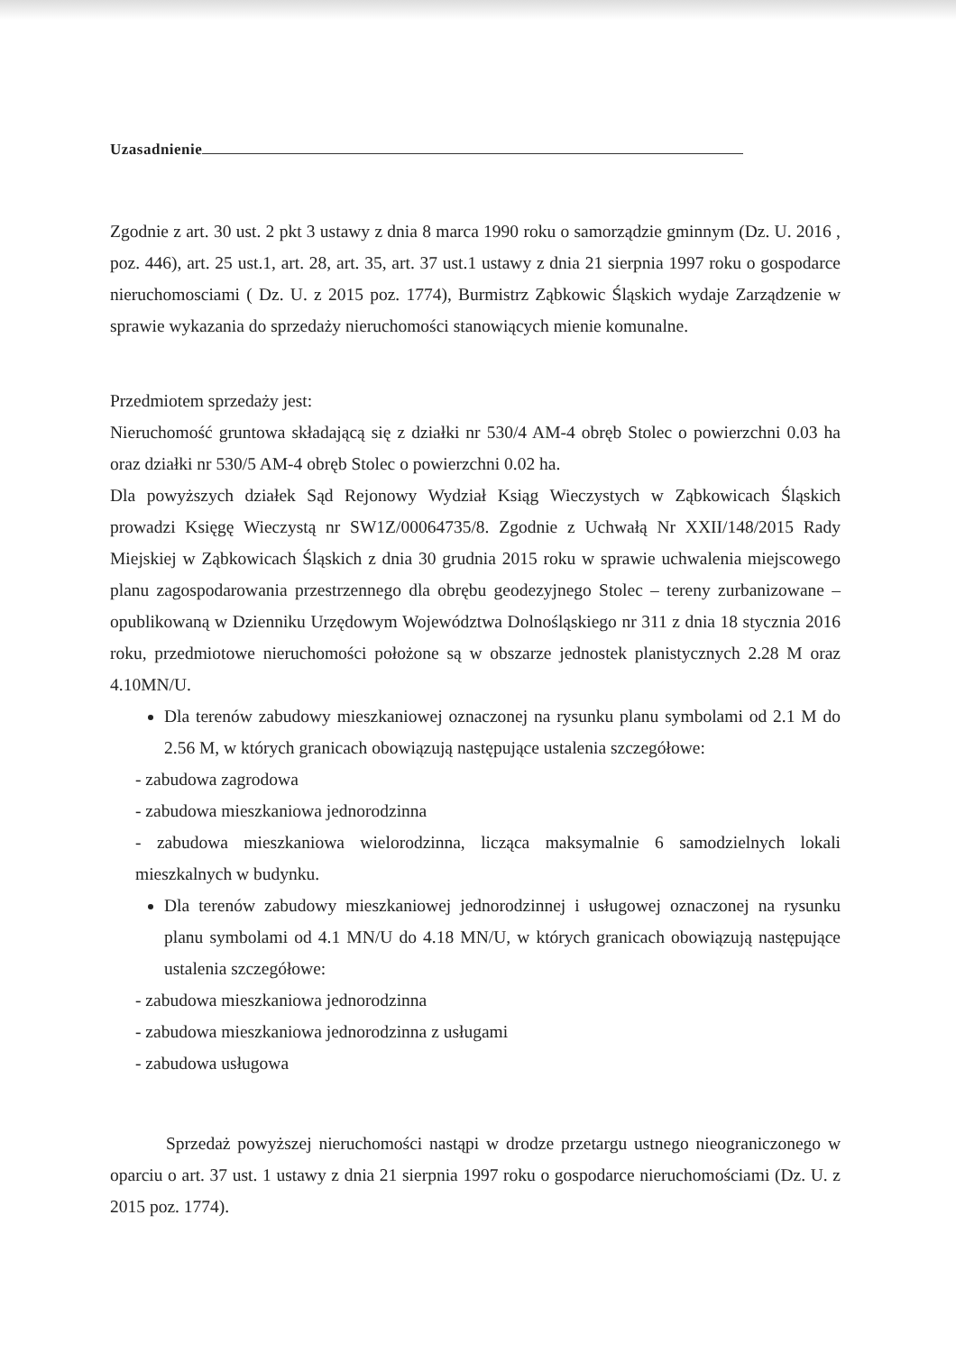Uzasadnienie
Zgodnie z art. 30 ust. 2 pkt 3 ustawy z dnia 8 marca 1990 roku o samorządzie gminnym (Dz. U. 2016 , poz. 446), art. 25 ust.1, art. 28, art. 35, art. 37 ust.1 ustawy z dnia 21 sierpnia 1997 roku o gospodarce nieruchomosciami ( Dz. U. z 2015 poz. 1774), Burmistrz Ząbkowic Śląskich wydaje Zarządzenie w sprawie wykazania do sprzedaży nieruchomości stanowiących mienie komunalne.
Przedmiotem sprzedaży jest:
Nieruchomość gruntowa składającą się z działki nr 530/4 AM-4 obręb Stolec o powierzchni 0.03 ha oraz działki nr 530/5 AM-4 obręb Stolec o powierzchni 0.02 ha.
Dla powyższych działek Sąd Rejonowy Wydział Ksiąg Wieczystych w Ząbkowicach Śląskich prowadzi Księgę Wieczystą nr SW1Z/00064735/8. Zgodnie z Uchwałą Nr XXII/148/2015 Rady Miejskiej w Ząbkowicach Śląskich z dnia 30 grudnia 2015 roku w sprawie uchwalenia miejscowego planu zagospodarowania przestrzennego dla obrębu geodezyjnego Stolec – tereny zurbanizowane – opublikowaną w Dzienniku Urzędowym Województwa Dolnośląskiego nr 311 z dnia 18 stycznia 2016 roku, przedmiotowe nieruchomości położone są w obszarze jednostek planistycznych 2.28 M oraz 4.10MN/U.
Dla terenów zabudowy mieszkaniowej oznaczonej na rysunku planu symbolami od 2.1 M do 2.56 M, w których granicach obowiązują następujące ustalenia szczegółowe:
- zabudowa zagrodowa
- zabudowa mieszkaniowa jednorodzinna
- zabudowa mieszkaniowa wielorodzinna, licząca maksymalnie 6 samodzielnych lokali mieszkalnych w budynku.
Dla terenów zabudowy mieszkaniowej jednorodzinnej i usługowej oznaczonej na rysunku planu symbolami od 4.1 MN/U do 4.18 MN/U, w których granicach obowiązują następujące ustalenia szczegółowe:
- zabudowa mieszkaniowa jednorodzinna
- zabudowa mieszkaniowa jednorodzinna z usługami
- zabudowa usługowa
Sprzedaż powyższej nieruchomości nastąpi w drodze przetargu ustnego nieograniczonego w oparciu o art. 37 ust. 1 ustawy z dnia 21 sierpnia 1997 roku o gospodarce nieruchomościami (Dz. U. z 2015 poz. 1774).